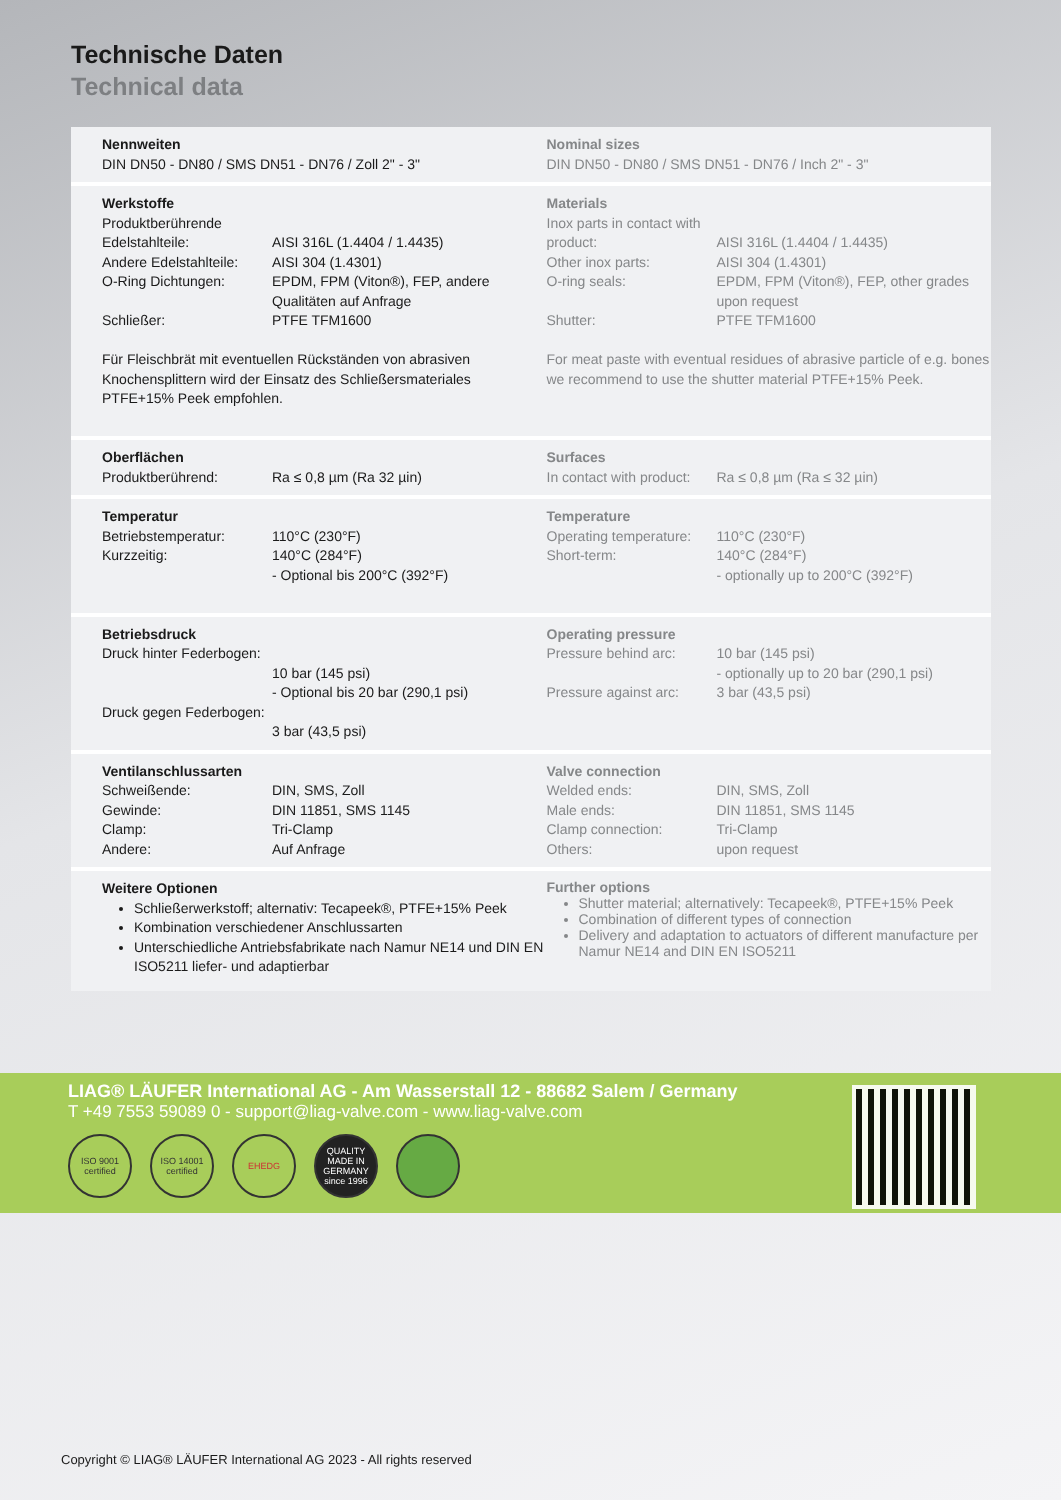Technische Daten
Technical data
Nennweiten
DIN DN50 - DN80 / SMS DN51 - DN76 / Zoll 2" - 3"
Nominal sizes
DIN DN50 - DN80 / SMS DN51 - DN76 / Inch 2" - 3"
Werkstoffe
| Produktberührende Edelstahlteile: | AISI 316L (1.4404 / 1.4435) |
| Andere Edelstahlteile: | AISI 304 (1.4301) |
| O-Ring Dichtungen: | EPDM, FPM (Viton®), FEP, andere Qualitäten auf Anfrage |
| Schließer: | PTFE TFM1600 |
Für Fleischbrät mit eventuellen Rückständen von abrasiven Knochensplittern wird der Einsatz des Schließersmateriales PTFE+15% Peek empfohlen.
Materials
| Inox parts in contact with product: | AISI 316L (1.4404 / 1.4435) |
| Other inox parts: | AISI 304 (1.4301) |
| O-ring seals: | EPDM, FPM (Viton®), FEP, other grades upon request |
| Shutter: | PTFE TFM1600 |
For meat paste with eventual residues of abrasive particle of e.g. bones we recommend to use the shutter material PTFE+15% Peek.
Oberflächen
| Produktberührend: | Ra ≤ 0,8 µm (Ra 32 µin) |
Surfaces
| In contact with product: | Ra ≤ 0,8 µm (Ra ≤ 32 µin) |
Temperatur
| Betriebstemperatur: | 110°C (230°F) |
| Kurzzeitig: | 140°C (284°F) - Optional bis 200°C (392°F) |
Temperature
| Operating temperature: | 110°C (230°F) |
| Short-term: | 140°C (284°F) - optionally up to 200°C (392°F) |
Betriebsdruck
| Druck hinter Federbogen: | 10 bar (145 psi) - Optional bis 20 bar (290,1 psi) |
| Druck gegen Federbogen: | 3 bar (43,5 psi) |
Operating pressure
| Pressure behind arc: | 10 bar (145 psi) - optionally up to 20 bar (290,1 psi) |
| Pressure against arc: | 3 bar (43,5 psi) |
Ventilanschlussarten
| Schweißende: | DIN, SMS, Zoll |
| Gewinde: | DIN 11851, SMS 1145 |
| Clamp: | Tri-Clamp |
| Andere: | Auf Anfrage |
Valve connection
| Welded ends: | DIN, SMS, Zoll |
| Male ends: | DIN 11851, SMS 1145 |
| Clamp connection: | Tri-Clamp |
| Others: | upon request |
Weitere Optionen
Schließerwerkstoff; alternativ: Tecapeek®, PTFE+15% Peek
Kombination verschiedener Anschlussarten
Unterschiedliche Antriebsfabrikate nach Namur NE14 und DIN EN ISO5211 liefer- und adaptierbar
Further options
Shutter material; alternatively: Tecapeek®, PTFE+15% Peek
Combination of different types of connection
Delivery and adaptation to actuators of different manufacture per Namur NE14 and DIN EN ISO5211
LIAG® LÄUFER International AG - Am Wasserstall 12 - 88682 Salem / Germany
T +49 7553 59089 0 - support@liag-valve.com - www.liag-valve.com
ISO 9001 certified
ISO 14001 certified
EHEDG QUALITY MADE IN GERMANY since 1996
Copyright © LIAG® LÄUFER International AG 2023 - All rights reserved